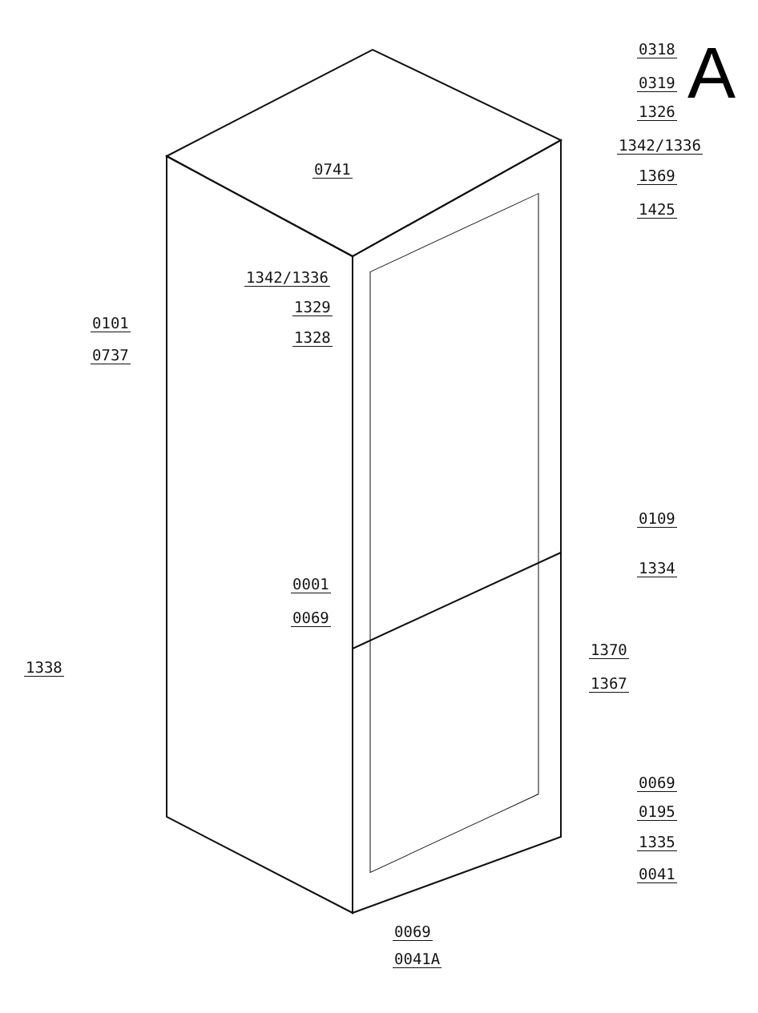A
0318
0319
1326
1342/1336
1369
1425
0741
1342/1336
1329
1328
0101
0737
0109
1334
0001
0069
1370
1367
1338
0069
0195
1335
0041
0069
0041A